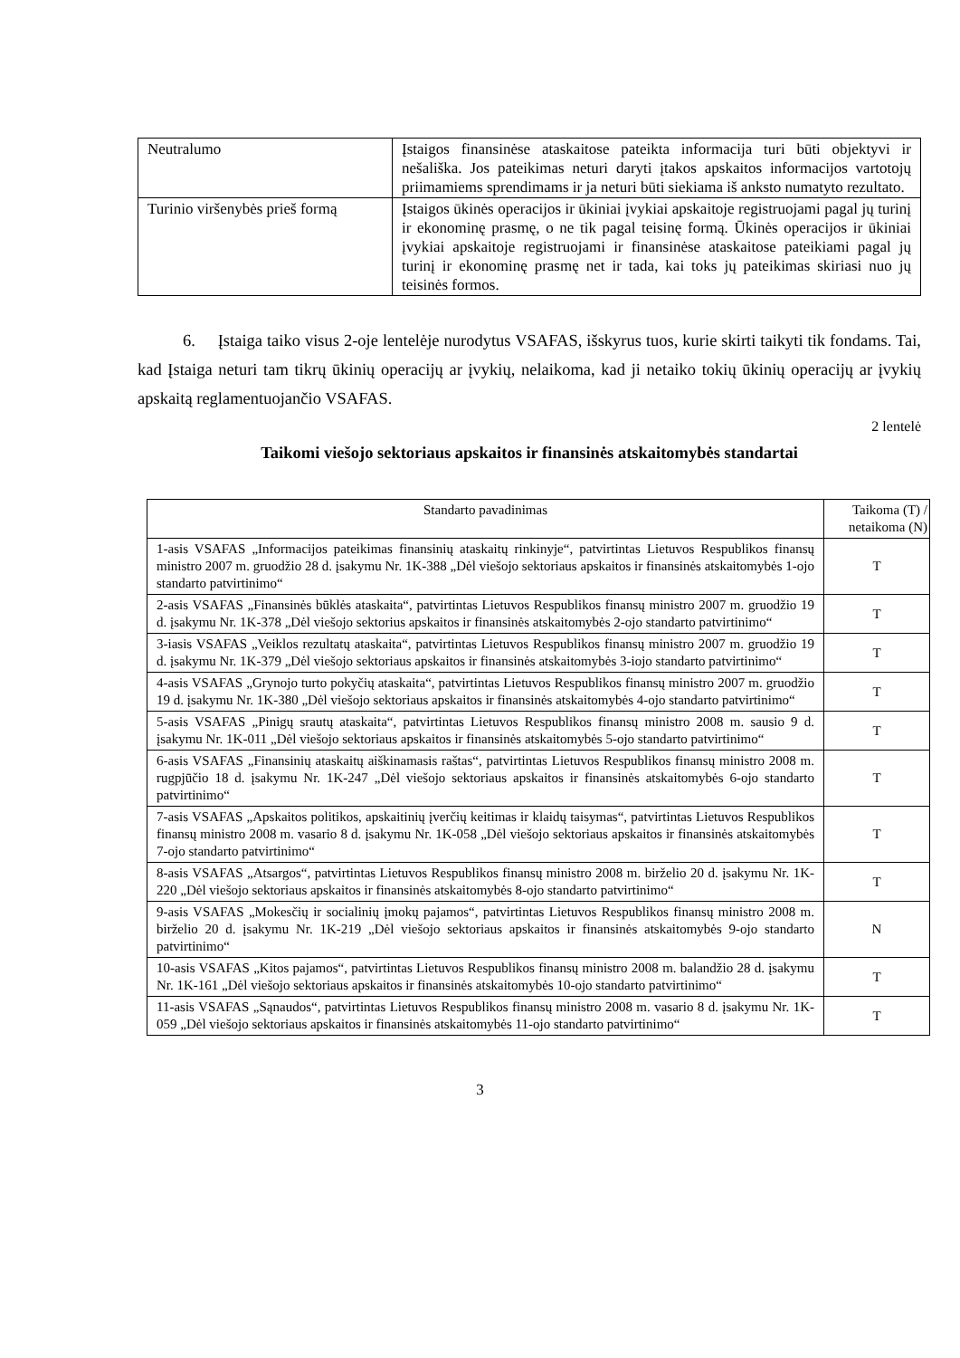| Neutralumo | Įstaigos finansinėse ataskaitose pateikta informacija turi būti objektyvi ir nešališka. Jos pateikimas neturi daryti įtakos apskaitos informacijos vartotojų priimamiems sprendimams ir ja neturi būti siekiama iš anksto numatyto rezultato. |
| Turinio viršenybės prieš formą | Įstaigos ūkinės operacijos ir ūkiniai įvykiai apskaitoje registruojami pagal jų turinį ir ekonominę prasmę, o ne tik pagal teisinę formą. Ūkinės operacijos ir ūkiniai įvykiai apskaitoje registruojami ir finansinėse ataskaitose pateikiami pagal jų turinį ir ekonominę prasmę net ir tada, kai toks jų pateikimas skiriasi nuo jų teisinės formos. |
6. Įstaiga taiko visus 2-oje lentelėje nurodytus VSAFAS, išskyrus tuos, kurie skirti taikyti tik fondams. Tai, kad Įstaiga neturi tam tikrų ūkinių operacijų ar įvykių, nelaikoma, kad ji netaiko tokių ūkinių operacijų ar įvykių apskaitą reglamentuojančio VSAFAS.
2 lentelė
Taikomi viešojo sektoriaus apskaitos ir finansinės atskaitomybės standartai
| Standarto pavadinimas | Taikoma (T) / netaikoma (N) |
| --- | --- |
| 1-asis VSAFAS „Informacijos pateikimas finansinių ataskaitų rinkinyje“, patvirtintas Lietuvos Respublikos finansų ministro 2007 m. gruodžio 28 d. įsakymu Nr. 1K-388 „Dėl viešojo sektoriaus apskaitos ir finansinės atskaitomybės 1-ojo standarto patvirtinimo“ | T |
| 2-asis VSAFAS „Finansinės būklės ataskaita“, patvirtintas Lietuvos Respublikos finansų ministro 2007 m. gruodžio 19 d. įsakymu Nr. 1K-378 „Dėl viešojo sektorius apskaitos ir finansinės atskaitomybės 2-ojo standarto patvirtinimo“ | T |
| 3-iasis VSAFAS „Veiklos rezultatų ataskaita“, patvirtintas Lietuvos Respublikos finansų ministro 2007 m. gruodžio 19 d. įsakymu Nr. 1K-379 „Dėl viešojo sektoriaus apskaitos ir finansinės atskaitomybės 3-iojo standarto patvirtinimo“ | T |
| 4-asis VSAFAS „Grynojo turto pokyčių ataskaita“, patvirtintas Lietuvos Respublikos finansų ministro 2007 m. gruodžio 19 d. įsakymu Nr. 1K-380 „Dėl viešojo sektoriaus apskaitos ir finansinės atskaitomybės 4-ojo standarto patvirtinimo“ | T |
| 5-asis VSAFAS „Pinigų srautų ataskaita“, patvirtintas Lietuvos Respublikos finansų ministro 2008 m. sausio 9 d. įsakymu Nr. 1K-011 „Dėl viešojo sektoriaus apskaitos ir finansinės atskaitomybės 5-ojo standarto patvirtinimo“ | T |
| 6-asis VSAFAS „Finansinių ataskaitų aiškinamasis raštas“, patvirtintas Lietuvos Respublikos finansų ministro 2008 m. rugpjūčio 18 d. įsakymu Nr. 1K-247 „Dėl viešojo sektoriaus apskaitos ir finansinės atskaitomybės 6-ojo standarto patvirtinimo“ | T |
| 7-asis VSAFAS „Apskaitos politikos, apskaitinių įverčių keitimas ir klaidų taisymas“, patvirtintas Lietuvos Respublikos finansų ministro 2008 m. vasario 8 d. įsakymu Nr. 1K-058 „Dėl viešojo sektoriaus apskaitos ir finansinės atskaitomybės 7-ojo standarto patvirtinimo“ | T |
| 8-asis VSAFAS „Atsargos“, patvirtintas Lietuvos Respublikos finansų ministro 2008 m. birželio 20 d. įsakymu Nr. 1K-220 „Dėl viešojo sektoriaus apskaitos ir finansinės atskaitomybės 8-ojo standarto patvirtinimo“ | T |
| 9-asis VSAFAS „Mokesčių ir socialinių įmokų pajamos“, patvirtintas Lietuvos Respublikos finansų ministro 2008 m. birželio 20 d. įsakymu Nr. 1K-219 „Dėl viešojo sektoriaus apskaitos ir finansinės atskaitomybės 9-ojo standarto patvirtinimo“ | N |
| 10-asis VSAFAS „Kitos pajamos“, patvirtintas Lietuvos Respublikos finansų ministro 2008 m. balandžio 28 d. įsakymu Nr. 1K-161 „Dėl viešojo sektoriaus apskaitos ir finansinės atskaitomybės 10-ojo standarto patvirtinimo“ | T |
| 11-asis VSAFAS „Sąnaudos“, patvirtintas Lietuvos Respublikos finansų ministro 2008 m. vasario 8 d. įsakymu Nr. 1K-059 „Dėl viešojo sektoriaus apskaitos ir finansinės atskaitomybės 11-ojo standarto patvirtinimo“ | T |
3